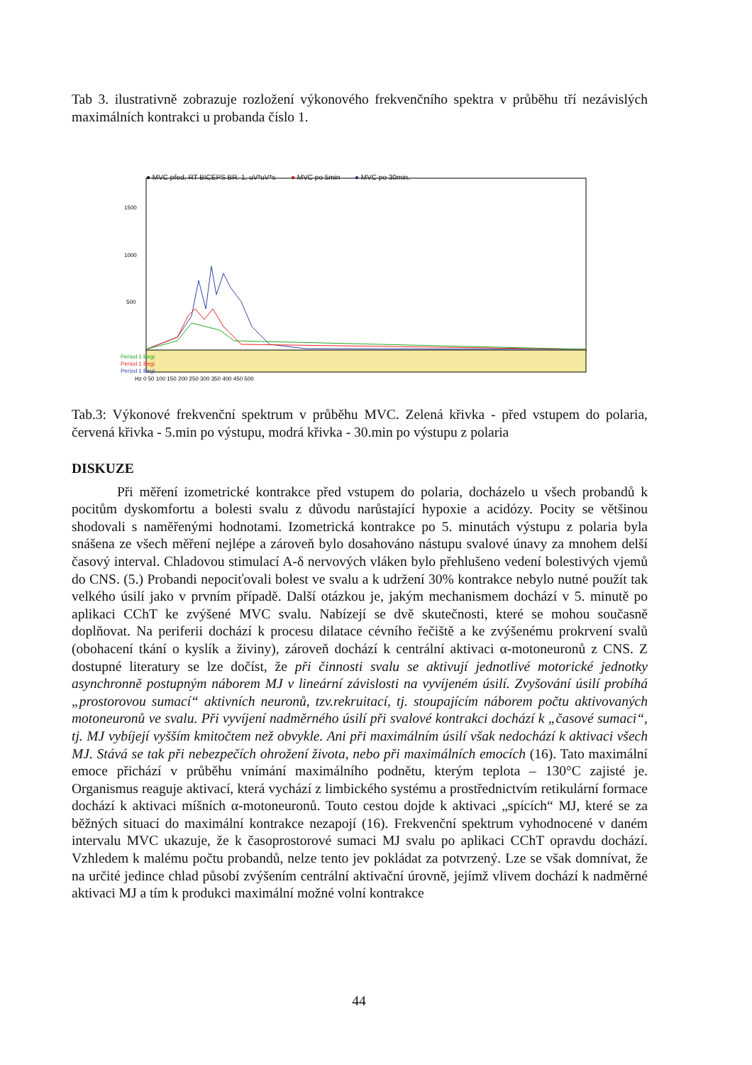Tab 3. ilustrativně zobrazuje rozložení výkonového frekvenčního spektra v průběhu tří nezávislých maximálních kontrakci u probanda číslo 1.
● MVC před, RT BICEPS BR. 1, uV*uV*s
● MVC po 5min ● MVC po 30min.
1500
1000
500
Period 1 Begi
Period 1 Begi
Period 1 Begi
Hz 0 50 100 150 200 250 300 350 400 450 500
Tab.3: Výkonové frekvenční spektrum v průběhu MVC. Zelená křivka - před vstupem do polaria, červená křivka - 5.min po výstupu, modrá křivka - 30.min po výstupu z polaria
DISKUZE
Při měření izometrické kontrakce před vstupem do polaria, docházelo u všech probandů k pocitům dyskomfortu a bolesti svalu z důvodu narůstající hypoxie a acidózy. Pocity se většinou shodovali s naměřenými hodnotami. Izometrická kontrakce po 5. minutách výstupu z polaria byla snášena ze všech měření nejlépe a zároveň bylo dosahováno nástupu svalové únavy za mnohem delší časový interval. Chladovou stimulací A-δ nervových vláken bylo přehlušeno vedení bolestivých vjemů do CNS. (5.) Probandi nepociťovali bolest ve svalu a k udržení 30% kontrakce nebylo nutné použít tak velkého úsilí jako v prvním případě. Další otázkou je, jakým mechanismem dochází v 5. minutě po aplikaci CChT ke zvýšené MVC svalu. Nabízejí se dvě skutečnosti, které se mohou současně doplňovat. Na periferii dochází k procesu dilatace cévního řečiště a ke zvýšenému prokrvení svalů (obohacení tkání o kyslík a živiny), zároveň dochází k centrální aktivaci α-motoneuronů z CNS. Z dostupné literatury se lze dočíst, že při činnosti svalu se aktivují jednotlivé motorické jednotky asynchronně postupným náborem MJ v lineární závislosti na vyvíjeném úsilí. Zvyšování úsilí probíhá „prostorovou sumací“ aktivních neuronů, tzv.rekruitací, tj. stoupajícím náborem počtu aktivovaných motoneuronů ve svalu. Při vyvíjení nadměrného úsilí při svalové kontrakci dochází k „časové sumaci“, tj. MJ vybíjejí vyšším kmitočtem než obvykle. Ani při maximálním úsilí však nedochází k aktivaci všech MJ. Stává se tak při nebezpečích ohrožení života, nebo při maximálních emocích (16). Tato maximální emoce přichází v průběhu vnímání maximálního podnětu, kterým teplota – 130°C zajisté je. Organismus reaguje aktivací, která vychází z limbického systému a prostřednictvím retikulární formace dochází k aktivaci míšních α-motoneuronů. Touto cestou dojde k aktivaci „spících“ MJ, které se za běžných situací do maximální kontrakce nezapojí (16). Frekvenční spektrum vyhodnocené v daném intervalu MVC ukazuje, že k časoprostorové sumaci MJ svalu po aplikaci CChT opravdu dochází. Vzhledem k malému počtu probandů, nelze tento jev pokládat za potvrzený. Lze se však domnívat, že na určité jedince chlad působí zvýšením centrální aktivační úrovně, jejímž vlivem dochází k nadměrné aktivaci MJ a tím k produkci maximální možné volní kontrakce
44